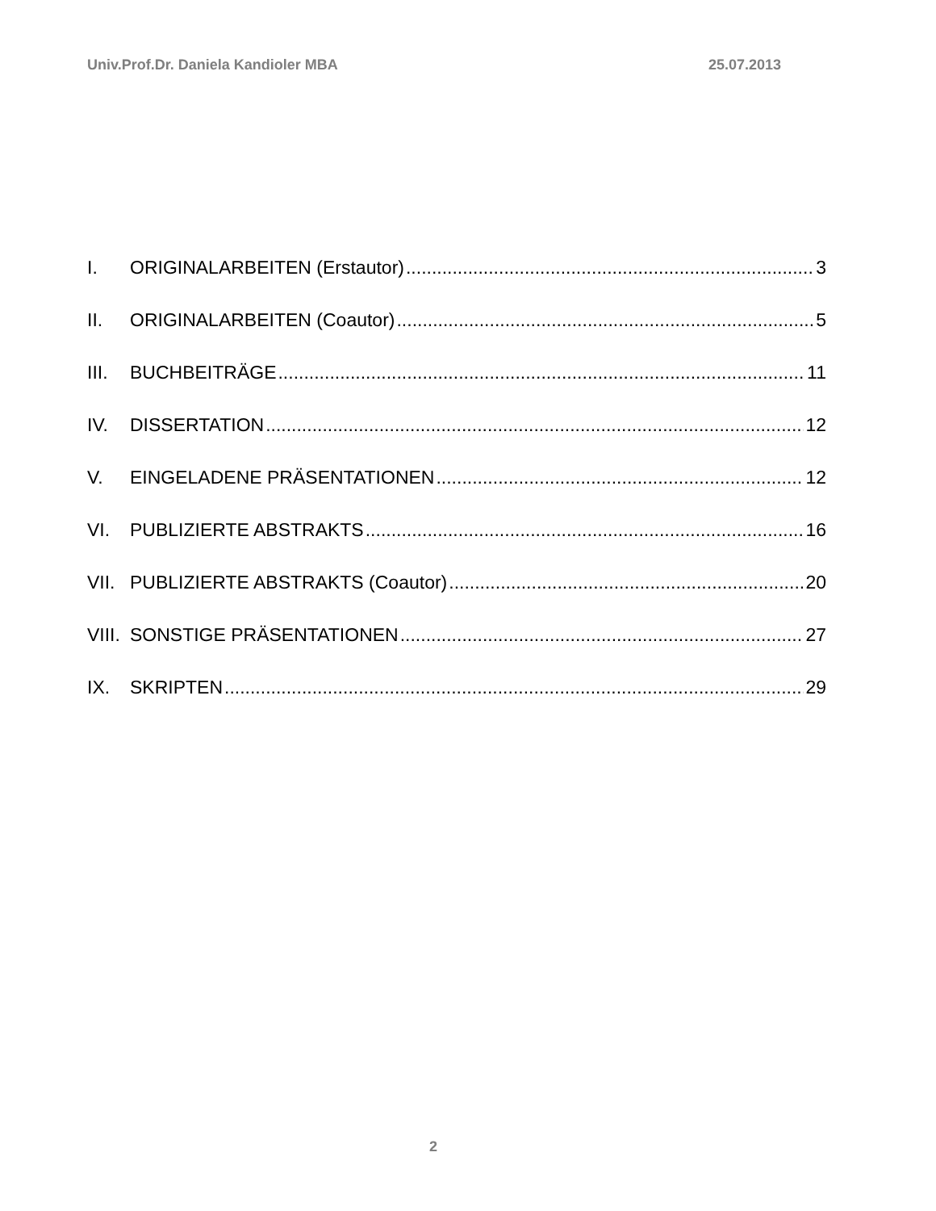Univ.Prof.Dr. Daniela Kandioler MBA 25.07.2013
I. ORIGINALARBEITEN (Erstautor) 3
II. ORIGINALARBEITEN (Coautor) 5
III. BUCHBEITRÄGE 11
IV. DISSERTATION 12
V. EINGELADENE PRÄSENTATIONEN 12
VI. PUBLIZIERTE ABSTRAKTS 16
VII. PUBLIZIERTE ABSTRAKTS (Coautor) 20
VIII. SONSTIGE PRÄSENTATIONEN 27
IX. SKRIPTEN 29
2